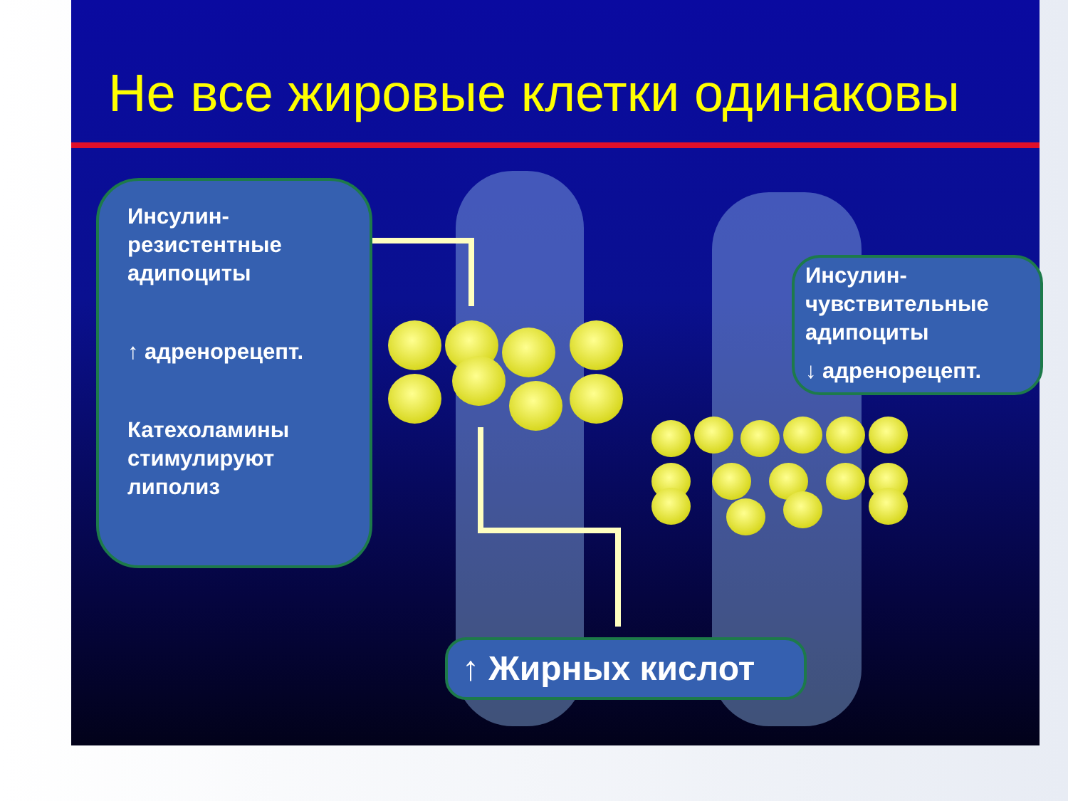Не все жировые клетки одинаковы
Инсулин-резистентные адипоциты
↑ адренорецепт.
Катехоламины стимулируют липолиз
Инсулин-чувствительные адипоциты
↓ адренорецепт.
↑ Жирных кислот